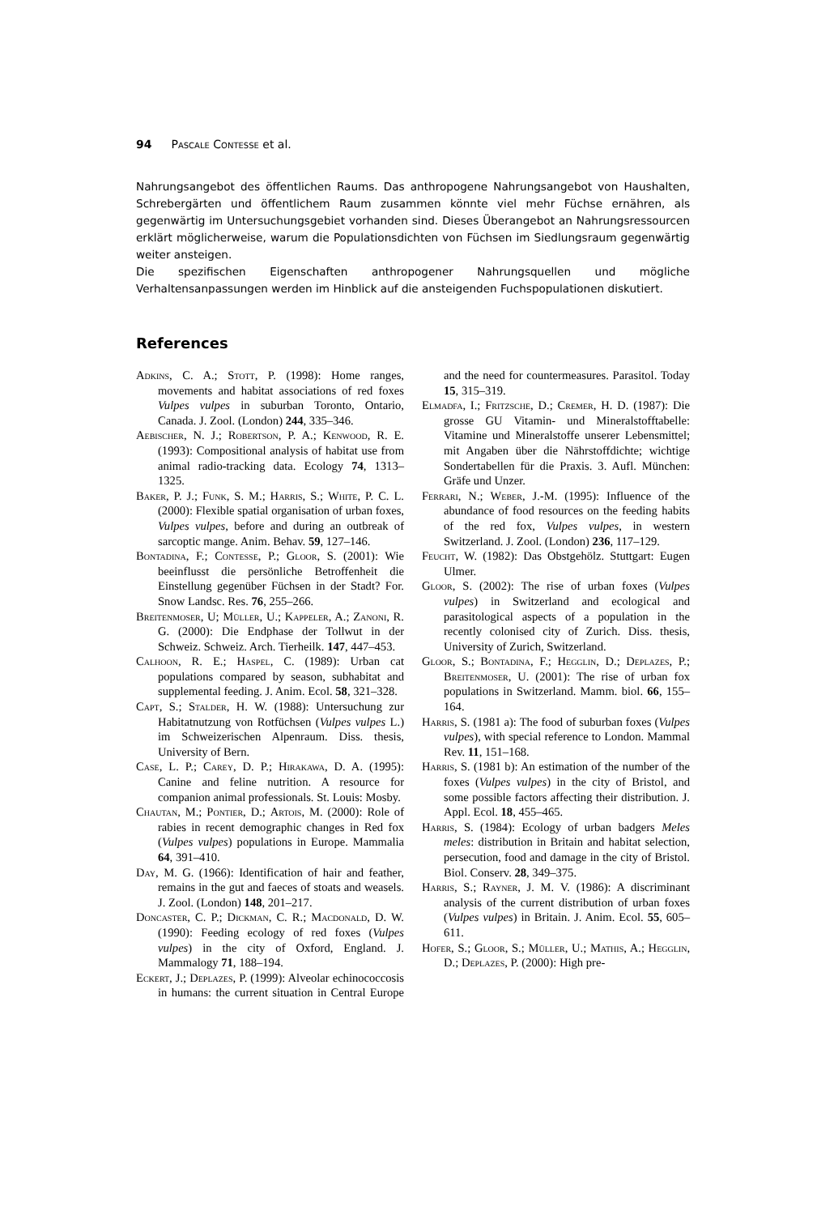94 Pascale Contesse et al.
Nahrungsangebot des öffentlichen Raums. Das anthropogene Nahrungsangebot von Haushalten, Schrebergärten und öffentlichem Raum zusammen könnte viel mehr Füchse ernähren, als gegenwärtig im Untersuchungsgebiet vorhanden sind. Dieses Überangebot an Nahrungsressourcen erklärt möglicherweise, warum die Populationsdichten von Füchsen im Siedlungsraum gegenwärtig weiter ansteigen.
Die spezifischen Eigenschaften anthropogener Nahrungsquellen und mögliche Verhaltensanpassungen werden im Hinblick auf die ansteigenden Fuchspopulationen diskutiert.
References
Adkins, C. A.; Stott, P. (1998): Home ranges, movements and habitat associations of red foxes Vulpes vulpes in suburban Toronto, Ontario, Canada. J. Zool. (London) 244, 335–346.
Aebischer, N. J.; Robertson, P. A.; Kenwood, R. E. (1993): Compositional analysis of habitat use from animal radio-tracking data. Ecology 74, 1313–1325.
Baker, P. J.; Funk, S. M.; Harris, S.; White, P. C. L. (2000): Flexible spatial organisation of urban foxes, Vulpes vulpes, before and during an outbreak of sarcoptic mange. Anim. Behav. 59, 127–146.
Bontadina, F.; Contesse, P.; Gloor, S. (2001): Wie beeinflusst die persönliche Betroffenheit die Einstellung gegenüber Füchsen in der Stadt? For. Snow Landsc. Res. 76, 255–266.
Breitenmoser, U; Müller, U.; Kappeler, A.; Zanoni, R. G. (2000): Die Endphase der Tollwut in der Schweiz. Schweiz. Arch. Tierheilk. 147, 447–453.
Calhoon, R. E.; Haspel, C. (1989): Urban cat populations compared by season, subhabitat and supplemental feeding. J. Anim. Ecol. 58, 321–328.
Capt, S.; Stalder, H. W. (1988): Untersuchung zur Habitatnutzung von Rotfüchsen (Vulpes vulpes L.) im Schweizerischen Alpenraum. Diss. thesis, University of Bern.
Case, L. P.; Carey, D. P.; Hirakawa, D. A. (1995): Canine and feline nutrition. A resource for companion animal professionals. St. Louis: Mosby.
Chautan, M.; Pontier, D.; Artois, M. (2000): Role of rabies in recent demographic changes in Red fox (Vulpes vulpes) populations in Europe. Mammalia 64, 391–410.
Day, M. G. (1966): Identification of hair and feather, remains in the gut and faeces of stoats and weasels. J. Zool. (London) 148, 201–217.
Doncaster, C. P.; Dickman, C. R.; Macdonald, D. W. (1990): Feeding ecology of red foxes (Vulpes vulpes) in the city of Oxford, England. J. Mammalogy 71, 188–194.
Eckert, J.; Deplazes, P. (1999): Alveolar echinococcosis in humans: the current situation in Central Europe and the need for countermeasures. Parasitol. Today 15, 315–319.
Elmadfa, I.; Fritzsche, D.; Cremer, H. D. (1987): Die grosse GU Vitamin- und Mineralstofftabelle: Vitamine und Mineralstoffe unserer Lebensmittel; mit Angaben über die Nährstoffdichte; wichtige Sondertabellen für die Praxis. 3. Aufl. München: Gräfe und Unzer.
Ferrari, N.; Weber, J.-M. (1995): Influence of the abundance of food resources on the feeding habits of the red fox, Vulpes vulpes, in western Switzerland. J. Zool. (London) 236, 117–129.
Feucht, W. (1982): Das Obstgehölz. Stuttgart: Eugen Ulmer.
Gloor, S. (2002): The rise of urban foxes (Vulpes vulpes) in Switzerland and ecological and parasitological aspects of a population in the recently colonised city of Zurich. Diss. thesis, University of Zurich, Switzerland.
Gloor, S.; Bontadina, F.; Hegglin, D.; Deplazes, P.; Breitenmoser, U. (2001): The rise of urban fox populations in Switzerland. Mamm. biol. 66, 155–164.
Harris, S. (1981 a): The food of suburban foxes (Vulpes vulpes), with special reference to London. Mammal Rev. 11, 151–168.
Harris, S. (1981 b): An estimation of the number of the foxes (Vulpes vulpes) in the city of Bristol, and some possible factors affecting their distribution. J. Appl. Ecol. 18, 455–465.
Harris, S. (1984): Ecology of urban badgers Meles meles: distribution in Britain and habitat selection, persecution, food and damage in the city of Bristol. Biol. Conserv. 28, 349–375.
Harris, S.; Rayner, J. M. V. (1986): A discriminant analysis of the current distribution of urban foxes (Vulpes vulpes) in Britain. J. Anim. Ecol. 55, 605–611.
Hofer, S.; Gloor, S.; Müller, U.; Mathis, A.; Hegglin, D.; Deplazes, P. (2000): High pre-